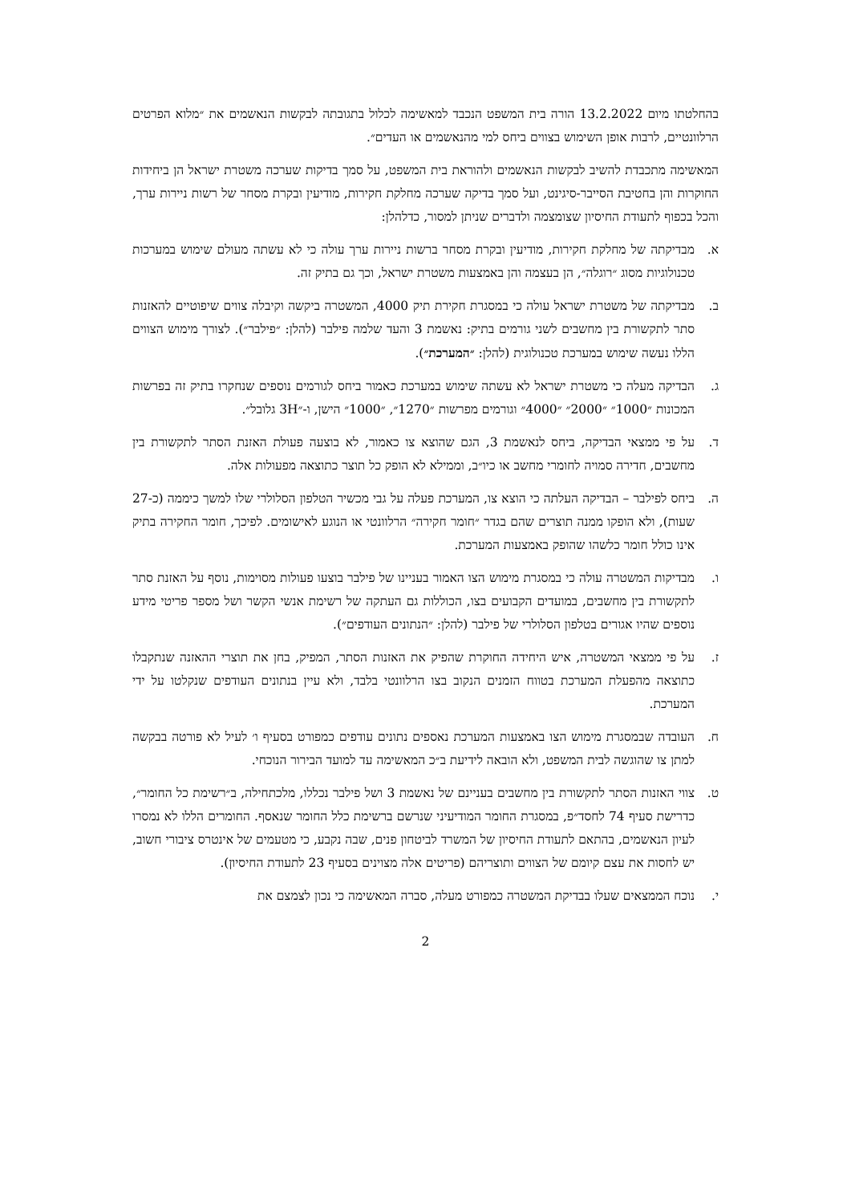בהחלטתו מיום 13.2.2022 הורה בית המשפט הנכבד למאשימה לכלול בתגובתה לבקשות הנאשמים את ״מלוא הפרטים הרלוונטיים, לרבות אופן השימוש בצווים ביחס למי מהנאשמים או העדים״.
המאשימה מתכבדת להשיב לבקשות הנאשמים ולהוראת בית המשפט, על סמך בדיקות שערכה משטרת ישראל הן ביחידות החוקרות והן בחטיבת הסייבר-סיגינט, ועל סמך בדיקה שערכה מחלקת חקירות, מודיעין ובקרת מסחר של רשות ניירות ערך, והכל בכפוף לתעודת החיסיון שצומצמה ולדברים שניתן למסור, כדלהלן:
א. מבדיקתה של מחלקת חקירות, מודיעין ובקרת מסחר ברשות ניירות ערך עולה כי לא עשתה מעולם שימוש במערכות טכנולוגיות מסוג ״רוגלה״, הן בעצמה והן באמצעות משטרת ישראל, וכך גם בתיק זה.
ב. מבדיקתה של משטרת ישראל עולה כי במסגרת חקירת תיק 4000, המשטרה ביקשה וקיבלה צווים שיפוטיים להאזנות סתר לתקשורת בין מחשבים לשני גורמים בתיק: נאשמת 3 והעד שלמה פילבר (להלן: ״פילבר״). לצורך מימוש הצווים הללו נעשה שימוש במערכת טכנולוגית (להלן: ״המערכת״).
ג. הבדיקה מעלה כי משטרת ישראל לא עשתה שימוש במערכת כאמור ביחס לגורמים נוספים שנחקרו בתיק זה בפרשות המכונות ״1000״ ״2000״ ״4000״ וגורמים מפרשות ״1270״, ״1000״ הישן, ו-״3H גלובל״.
ד. על פי ממצאי הבדיקה, ביחס לנאשמת 3, הגם שהוצא צו כאמור, לא בוצעה פעולת האזנת הסתר לתקשורת בין מחשבים, חדירה סמויה לחומרי מחשב או כיו״ב, וממילא לא הופק כל תוצר כתוצאה מפעולות אלה.
ה. ביחס לפילבר – הבדיקה העלתה כי הוצא צו, המערכת פעלה על גבי מכשיר הטלפון הסלולרי שלו למשך כיממה (כ-27 שעות), ולא הופקו ממנה תוצרים שהם בגדר ״חומר חקירה״ הרלוונטי או הנוגע לאישומים. לפיכך, חומר החקירה בתיק אינו כולל חומר כלשהו שהופק באמצעות המערכת.
ו. מבדיקות המשטרה עולה כי במסגרת מימוש הצו האמור בעניינו של פילבר בוצעו פעולות מסוימות, נוסף על האזנת סתר לתקשורת בין מחשבים, במועדים הקבועים בצו, הכוללות גם העתקה של רשימת אנשי הקשר ושל מספר פריטי מידע נוספים שהיו אגורים בטלפון הסלולרי של פילבר (להלן: ״הנתונים העודפים״).
ז. על פי ממצאי המשטרה, איש היחידה החוקרת שהפיק את האזנות הסתר, המפיק, בחן את תוצרי ההאזנה שנתקבלו כתוצאה מהפעלת המערכת בטווח הזמנים הנקוב בצו הרלוונטי בלבד, ולא עיין בנתונים העודפים שנקלטו על ידי המערכת.
ח. העובדה שבמסגרת מימוש הצו באמצעות המערכת נאספים נתונים עודפים כמפורט בסעיף ו׳ לעיל לא פורטה בבקשה למתן צו שהוגשה לבית המשפט, ולא הובאה לידיעת ב״כ המאשימה עד למועד הבירור הנוכחי.
ט. צווי האזנות הסתר לתקשורת בין מחשבים בעניינם של נאשמת 3 ושל פילבר נכללו, מלכתחילה, ב״רשימת כל החומר״, כדרישת סעיף 74 לחסד״פ, במסגרת החומר המודיעיני שנרשם ברשימת כלל החומר שנאסף. החומרים הללו לא נמסרו לעיון הנאשמים, בהתאם לתעודת החיסיון של המשרד לביטחון פנים, שבה נקבע, כי מטעמים של אינטרס ציבורי חשוב, יש לחסות את עצם קיומם של הצווים ותוצריהם (פריטים אלה מצוינים בסעיף 23 לתעודת החיסיון).
י. נוכח הממצאים שעלו בבדיקת המשטרה כמפורט מעלה, סברה המאשימה כי נכון לצמצם את
2